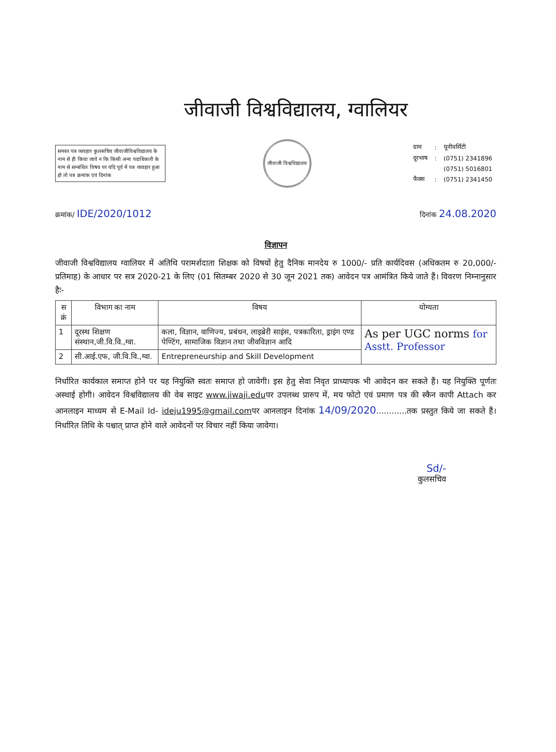जीवाजी विश्वविद्यालय, ग्वालियर
समस्त पत्र व्यवहार कुलसचिव जीवाजीविश्वविद्यालय के नाम से ही किया जावे न कि किसी अन्य पदाधिकारी के नाम से सम्बंधित विषय पर यदि पूर्व में पत्र व्यवहार हुआ हो तो पत्र क्रमांक एवं दिनांक
जीवाजी विश्वविद्यालय
| ग्राम | : | यूनीवर्सिटी |
| दूरभाष | : | (0751) 2341896 |
| | | (0751) 5016801 |
| फैक्स | : | (0751) 2341450 |
क्रमांक/ IDE/2020/1012 दिनांक 24.08.2020
विज्ञापन
जीवाजी विश्वविद्यालय ग्वालियर में अतिथि परामर्शदाता शिक्षक को विषयों हेतु दैनिक मानदेय रु 1000/- प्रति कार्यदिवस (अधिकतम रु 20,000/- प्रतिमाह) के आधार पर सत्र 2020-21 के लिए (01 सितम्बर 2020 से 30 जून 2021 तक) आवेदन पत्र आमंत्रित किये जाते हैं। विवरण निम्नानुसार हैः-
| स क्रं | विभाग का नाम | विषय | योग्यता |
| --- | --- | --- | --- |
| 1 | दूरस्थ शिक्षण संस्थान,जी.वि.वि.,ग्वा. | कला, विज्ञान, वाणिज्य, प्रबंधन, लाइब्रेरी साइंस, पत्रकारिता, ड्राइंग एण्ड पेण्टिंग, सामाजिक विज्ञान तथा जीवविज्ञान आदि | As per UGC norms for Asstt. Professor |
| 2 | सी.आई.एफ, जी.वि.वि.,ग्वा. | Entrepreneurship and Skill Development | |
निर्धारित कार्यकाल समाप्त होने पर यह नियुक्ति स्वतः समाप्त हो जावेगी। इस हेतु सेवा निवृत प्राध्यापक भी आवेदन कर सकते हैं। यह नियुक्ति पूर्णतः अस्थाई होगी। आवेदन विश्वविद्यालय की वेब साइट www.jiwaji.eduपर उपलब्ध प्रारुप में, मय फोटो एवं प्रमाण पत्र की स्कैन कापी Attach कर आनलाइन माध्यम से E-Mail Id- ideju1995@gmail.comपर आनलाइन दिनांक 14/09/2020............तक प्रस्तुत किये जा सकते हैं।निर्धारित तिथि के पश्चात् प्राप्त होने वाले आवेदनों पर विचार नहीं किया जावेगा।
Sd/-
कुलसचिव